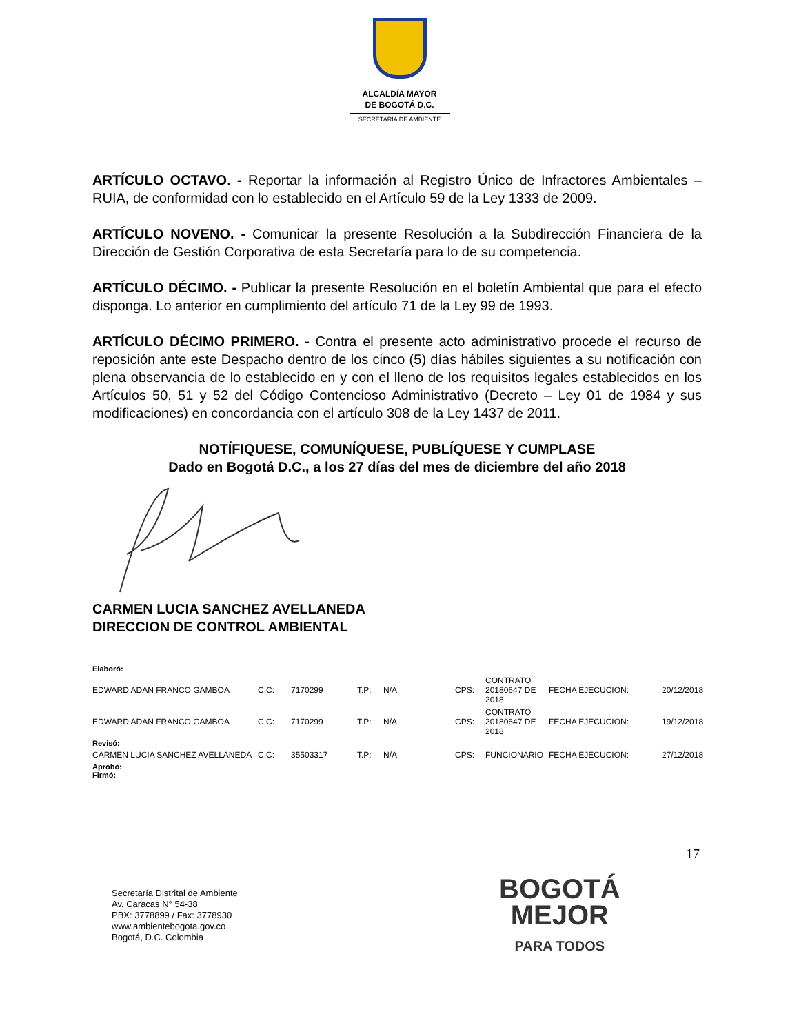ALCALDÍA MAYOR
DE BOGOTÁ D.C.
SECRETARÍA DE AMBIENTE
ARTÍCULO OCTAVO. - Reportar la información al Registro Único de Infractores Ambientales – RUIA, de conformidad con lo establecido en el Artículo 59 de la Ley 1333 de 2009.
ARTÍCULO NOVENO. - Comunicar la presente Resolución a la Subdirección Financiera de la Dirección de Gestión Corporativa de esta Secretaría para lo de su competencia.
ARTÍCULO DÉCIMO. - Publicar la presente Resolución en el boletín Ambiental que para el efecto disponga. Lo anterior en cumplimiento del artículo 71 de la Ley 99 de 1993.
ARTÍCULO DÉCIMO PRIMERO. - Contra el presente acto administrativo procede el recurso de reposición ante este Despacho dentro de los cinco (5) días hábiles siguientes a su notificación con plena observancia de lo establecido en y con el lleno de los requisitos legales establecidos en los Artículos 50, 51 y 52 del Código Contencioso Administrativo (Decreto – Ley 01 de 1984 y sus modificaciones) en concordancia con el artículo 308 de la Ley 1437 de 2011.
NOTÍFIQUESE, COMUNÍQUESE, PUBLÍQUESE Y CUMPLASE
Dado en Bogotá D.C., a los 27 días del mes de diciembre del año 2018
CARMEN LUCIA SANCHEZ AVELLANEDA
DIRECCION DE CONTROL AMBIENTAL
| Elaboró: | | | | | | | | |
| EDWARD ADAN FRANCO GAMBOA | C.C: | 7170299 | T.P: | N/A | CPS: | CONTRATO 20180647 DE 2018 | FECHA EJECUCION: | 20/12/2018 |
| EDWARD ADAN FRANCO GAMBOA | C.C: | 7170299 | T.P: | N/A | CPS: | CONTRATO 20180647 DE 2018 | FECHA EJECUCION: | 19/12/2018 |
| Revisó: | | | | | | | | |
| CARMEN LUCIA SANCHEZ AVELLANEDA | C.C: | 35503317 | T.P: | N/A | CPS: | FUNCIONARIO | FECHA EJECUCION: | 27/12/2018 |
| Aprobó: Firmó: | | | | | | | | |
17
Secretaría Distrital de Ambiente
Av. Caracas N° 54-38
PBX: 3778899 / Fax: 3778930
www.ambientebogota.gov.co
Bogotá, D.C. Colombia
BOGOTÁ
MEJOR
PARA TODOS